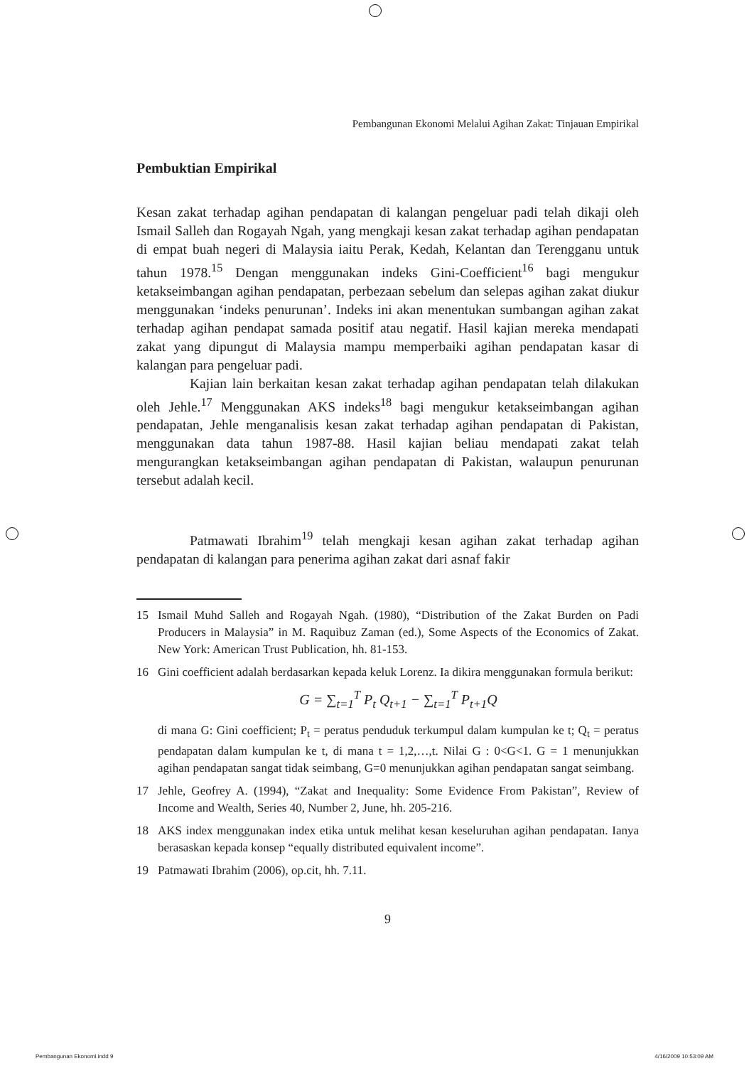Pembangunan Ekonomi Melalui Agihan Zakat: Tinjauan Empirikal
Pembuktian Empirikal
Kesan zakat terhadap agihan pendapatan di kalangan pengeluar padi telah dikaji oleh Ismail Salleh dan Rogayah Ngah, yang mengkaji kesan zakat terhadap agihan pendapatan di empat buah negeri di Malaysia iaitu Perak, Kedah, Kelantan dan Terengganu untuk tahun 1978.<sup>15</sup> Dengan menggunakan indeks Gini-Coefficient<sup>16</sup> bagi mengukur ketakseimbangan agihan pendapatan, perbezaan sebelum dan selepas agihan zakat diukur menggunakan ‘indeks penurunan’. Indeks ini akan menentukan sumbangan agihan zakat terhadap agihan pendapat samada positif atau negatif. Hasil kajian mereka mendapati zakat yang dipungut di Malaysia mampu memperbaiki agihan pendapatan kasar di kalangan para pengeluar padi.
Kajian lain berkaitan kesan zakat terhadap agihan pendapatan telah dilakukan oleh Jehle.<sup>17</sup> Menggunakan AKS indeks<sup>18</sup> bagi mengukur ketakseimbangan agihan pendapatan, Jehle menganalisis kesan zakat terhadap agihan pendapatan di Pakistan, menggunakan data tahun 1987-88. Hasil kajian beliau mendapati zakat telah mengurangkan ketakseimbangan agihan pendapatan di Pakistan, walaupun penurunan tersebut adalah kecil.
Patmawati Ibrahim<sup>19</sup> telah mengkaji kesan agihan zakat terhadap agihan pendapatan di kalangan para penerima agihan zakat dari asnaf fakir
15 Ismail Muhd Salleh and Rogayah Ngah. (1980), “Distribution of the Zakat Burden on Padi Producers in Malaysia” in M. Raquibuz Zaman (ed.), Some Aspects of the Economics of Zakat. New York: American Trust Publication, hh. 81-153.
16 Gini coefficient adalah berdasarkan kepada keluk Lorenz. Ia dikira menggunakan formula berikut:
G = ∑<sub>t=1</sub><sup>T</sup> P<sub>t</sub> Q<sub>t+1</sub> − ∑<sub>t=1</sub><sup>T</sup> P<sub>t+1</sub>Q
di mana G: Gini coefficient; P<sub>t</sub> = peratus penduduk terkumpul dalam kumpulan ke t; Q<sub>t</sub> = peratus pendapatan dalam kumpulan ke t, di mana t = 1,2,…,t. Nilai G : 0<G<1. G = 1 menunjukkan agihan pendapatan sangat tidak seimbang, G=0 menunjukkan agihan pendapatan sangat seimbang.
17 Jehle, Geofrey A. (1994), “Zakat and Inequality: Some Evidence From Pakistan”, Review of Income and Wealth, Series 40, Number 2, June, hh. 205-216.
18 AKS index menggunakan index etika untuk melihat kesan keseluruhan agihan pendapatan. Ianya berasaskan kepada konsep “equally distributed equivalent income”.
19 Patmawati Ibrahim (2006), op.cit, hh. 7.11.
9
Pembangunan Ekonomi.indd 9 4/16/2009 10:53:09 AM